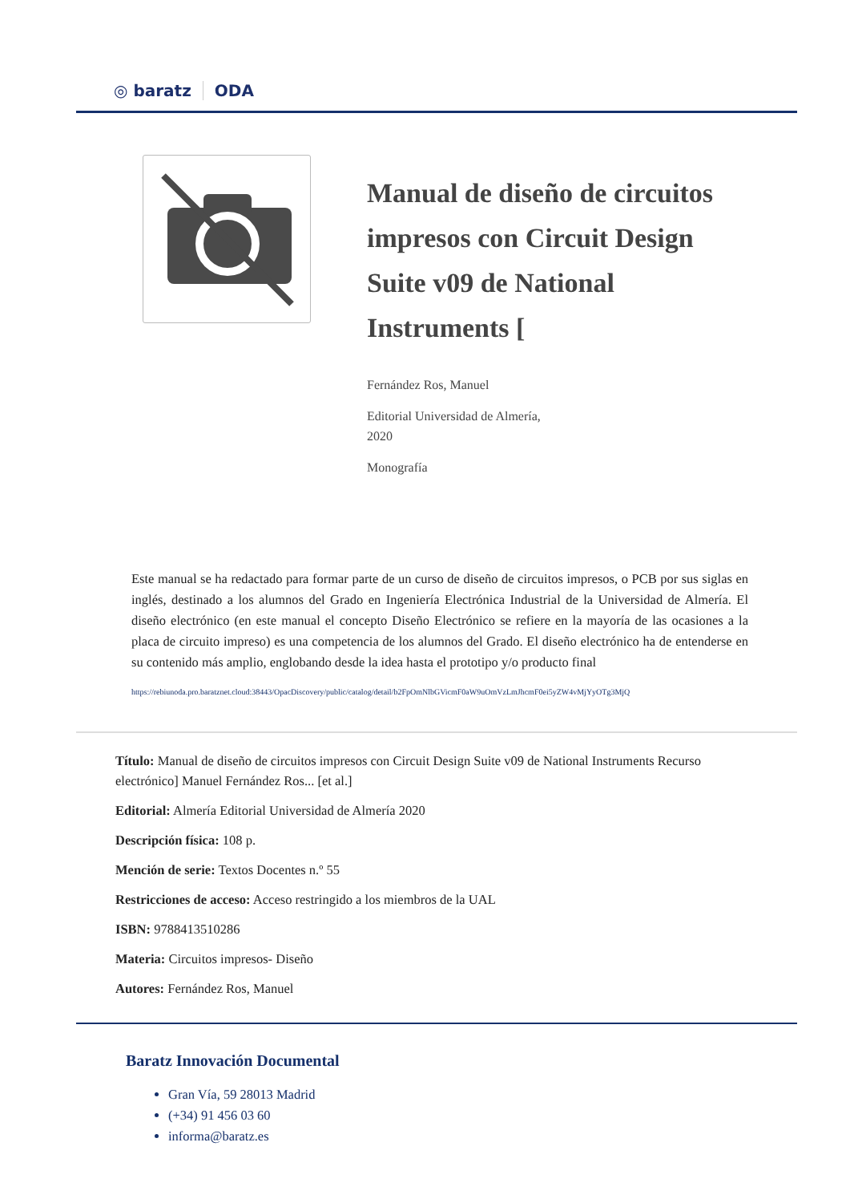◎ baratz ODA
Manual de diseño de circuitos impresos con Circuit Design Suite v09 de National Instruments [
Fernández Ros, Manuel
Editorial Universidad de Almería,
2020
Monografía
Este manual se ha redactado para formar parte de un curso de diseño de circuitos impresos, o PCB por sus siglas en inglés, destinado a los alumnos del Grado en Ingeniería Electrónica Industrial de la Universidad de Almería. El diseño electrónico (en este manual el concepto Diseño Electrónico se refiere en la mayoría de las ocasiones a la placa de circuito impreso) es una competencia de los alumnos del Grado. El diseño electrónico ha de entenderse en su contenido más amplio, englobando desde la idea hasta el prototipo y/o producto final
https://rebiunoda.pro.baratznet.cloud:38443/OpacDiscovery/public/catalog/detail/b2FpOmNlbGVicmF0aW9uOmVzLmJhcmF0ei5yZW4vMjYyOTg3MjQ
Título: Manual de diseño de circuitos impresos con Circuit Design Suite v09 de National Instruments Recurso electrónico] Manuel Fernández Ros... [et al.]
Editorial: Almería Editorial Universidad de Almería 2020
Descripción física: 108 p.
Mención de serie: Textos Docentes n.º 55
Restricciones de acceso: Acceso restringido a los miembros de la UAL
ISBN: 9788413510286
Materia: Circuitos impresos- Diseño
Autores: Fernández Ros, Manuel
Baratz Innovación Documental
Gran Vía, 59 28013 Madrid
(+34) 91 456 03 60
informa@baratz.es